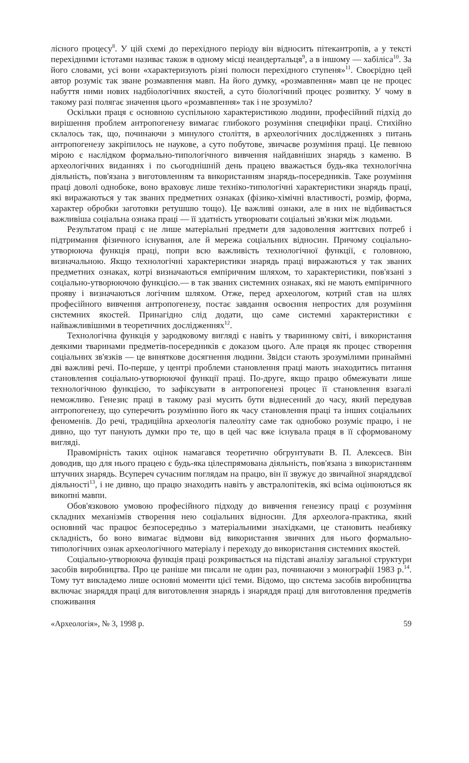лісного процесу<sup>8</sup>. У цій схемі до перехідного періоду він відносить пітекантропів, а у тексті перехідними істотами називає також в одному місці неандертальця<sup>9</sup>, а в іншому — хабіліса<sup>10</sup>. За його словами, усі вони «характеризують різні полюси перехідного ступеня»<sup>11</sup>. Своєрідно цей автор розуміє так зване розмавпення мавп. На його думку, «розмавпення» мавп це не процес набуття ними нових надбіологічних якостей, а суто біологічний процес розвитку. У чому в такому разі полягає значення цього «розмавпення» так і не зрозуміло?
Оскільки праця є основною суспільною характеристикою людини, професійний підхід до вирішення проблем антропогенезу вимагає глибокого розуміння специфіки праці. Стихійно склалось так, що, починаючи з минулого століття, в археологічних дослідженнях з питань антропогенезу закріпилось не наукове, а суто побутове, звичаєве розуміння праці. Це певною мірою є наслідком формально-типологічного вивчення найдавніших знарядь з каменю. В археологічних виданнях і по сьогоднішній день працею вважається будь-яка технологічна діяльність, пов'язана з виготовленням та використанням знарядь-посередників. Таке розуміння праці доволі однобоке, воно враховує лише техніко-типологічні характеристики знарядь праці, які виражаються у так званих предметних ознаках (фізико-хімічні властивості, розмір, форма, характер обробки заготовки ретушшю тощо). Це важливі ознаки, але в них не відбивається важливіша соціальна ознака праці — її здатність утворювати соціальні зв'язки між людьми.
Результатом праці є не лише матеріальні предмети для задоволення життєвих потреб і підтримання фізичного існування, але й мережа соціальних відносин. Причому соціально-утворююча функція праці, попри всю важливість технологічної функції, є головною, визначальною. Якщо технологічні характеристики знарядь праці виражаються у так званих предметних ознаках, котрі визначаються емпіричним шляхом, то характеристики, пов'язані з соціально-утворюючою функцією.— в так званих системних ознаках, які не мають емпіричного прояву і визначаються логічним шляхом. Отже, перед археологом, котрий став на шлях професійного вивчення антропогенезу, постає завдання освоєння непростих для розуміння системних якостей. Принагідно слід додати, що саме системні характеристики є найважливішими в теоретичних дослідженнях<sup>12</sup>.
Технологічна функція у зародковому вигляді є навіть у тваринному світі, і використання деякими тваринами предметів-посередників є доказом цього. Але праця як процес створення соціальних зв'язків — це виняткове досягнення людини. Звідси стають зрозумілими принаймні дві важливі речі. По-перше, у центрі проблеми становлення праці мають знаходитись питання становлення соціально-утворюючої функції праці. По-друге, якщо працю обмежувати лише технологічною функцією, то зафіксувати в антропогенезі процес її становлення взагалі неможливо. Генезис праці в такому разі мусить бути віднесений до часу, який передував антропогенезу, що суперечить розумінню його як часу становлення праці та інших соціальних феноменів. До речі, традиційна археологія палеоліту саме так однобоко розуміє працю, і не дивно, що тут панують думки про те, що в цей час вже існувала праця в її сформованому вигляді.
Правомірність таких оцінок намагався теоретично обгрунтувати В. П. Алексеєв. Він доводив, що для нього працею є будь-яка цілеспрямована діяльність, пов'язана з використанням штучних знарядь. Всупереч сучасним поглядам на працю, він її звужує до звичайної знаряддєвої діяльності<sup>13</sup>, і не дивно, що працю знаходить навіть у австралопітеків, які всіма оцінюються як викопні мавпи.
Обов'язковою умовою професійного підходу до вивчення генезису праці є розуміння складних механізмів створення нею соціальних відносин. Для археолога-практика, який основний час працює безпосередньо з матеріальними знахідками, це становить неабияку складність, бо воно вимагає відмови від використання звичних для нього формально-типологічних ознак археологічного матеріалу і переходу до використання системних якостей.
Соціально-утворююча функція праці розкривається на підставі аналізу загальної структури засобів виробництва. Про це раніше ми писали не один раз, починаючи з монографії 1983 р.<sup>14</sup>. Тому тут викладемо лише основні моменти цієї теми. Відомо, що система засобів виробництва включає знаряддя праці для виготовлення знарядь і знаряддя праці для виготовлення предметів споживання
«Археологія», № 3, 1998 р. 59